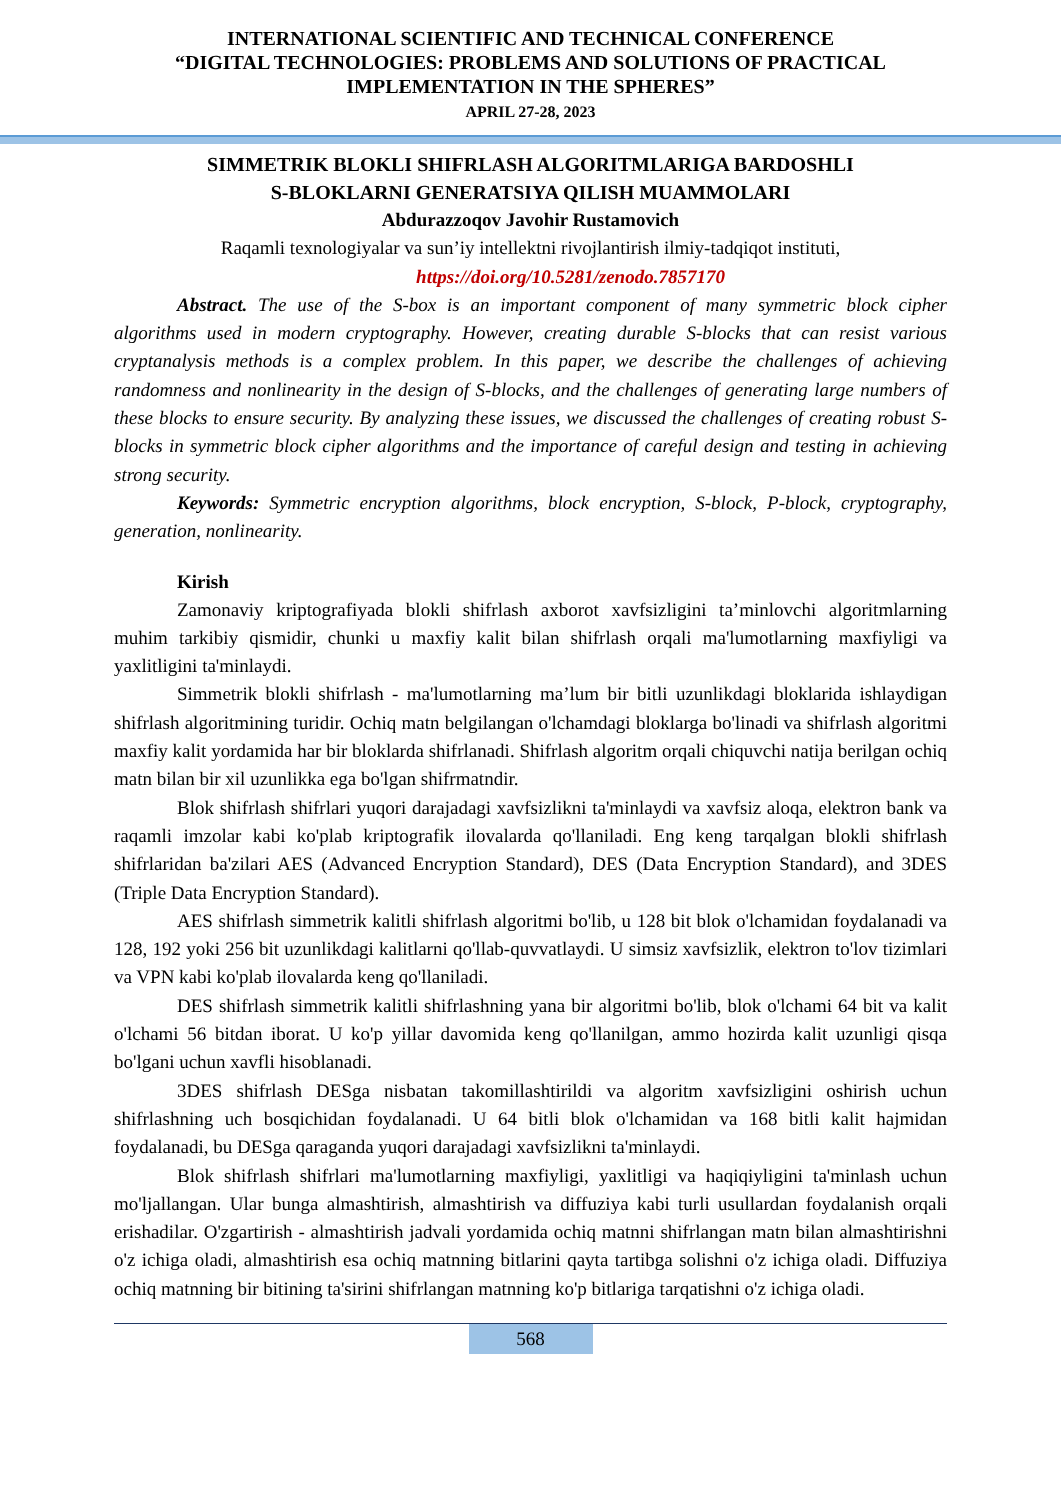INTERNATIONAL SCIENTIFIC AND TECHNICAL CONFERENCE
“DIGITAL TECHNOLOGIES: PROBLEMS AND SOLUTIONS OF PRACTICAL
IMPLEMENTATION IN THE SPHERES”
APRIL 27-28, 2023
SIMMETRIK BLOKLI SHIFRLASH ALGORITMLARIGA BARDOSHLI
S-BLOKLARNI GENERATSIYA QILISH MUAMMOLARI
Abdurazzoqov Javohir Rustamovich
Raqamli texnologiyalar va sun’iy intellektni rivojlantirish ilmiy-tadqiqot instituti,
https://doi.org/10.5281/zenodo.7857170
Abstract. The use of the S-box is an important component of many symmetric block cipher algorithms used in modern cryptography. However, creating durable S-blocks that can resist various cryptanalysis methods is a complex problem. In this paper, we describe the challenges of achieving randomness and nonlinearity in the design of S-blocks, and the challenges of generating large numbers of these blocks to ensure security. By analyzing these issues, we discussed the challenges of creating robust S-blocks in symmetric block cipher algorithms and the importance of careful design and testing in achieving strong security.
Keywords: Symmetric encryption algorithms, block encryption, S-block, P-block, cryptography, generation, nonlinearity.
Kirish
Zamonaviy kriptografiyada blokli shifrlash axborot xavfsizligini ta’minlovchi algoritmlarning muhim tarkibiy qismidir, chunki u maxfiy kalit bilan shifrlash orqali ma'lumotlarning maxfiyligi va yaxlitligini ta'minlaydi.
Simmetrik blokli shifrlash - ma'lumotlarning ma’lum bir bitli uzunlikdagi bloklarida ishlaydigan shifrlash algoritmining turidir. Ochiq matn belgilangan o'lchamdagi bloklarga bo'linadi va shifrlash algoritmi maxfiy kalit yordamida har bir bloklarda shifrlanadi. Shifrlash algoritm orqali chiquvchi natija berilgan ochiq matn bilan bir xil uzunlikka ega bo'lgan shifrmatndir.
Blok shifrlash shifrlari yuqori darajadagi xavfsizlikni ta'minlaydi va xavfsiz aloqa, elektron bank va raqamli imzolar kabi ko'plab kriptografik ilovalarda qo'llaniladi. Eng keng tarqalgan blokli shifrlash shifrlaridan ba'zilari AES (Advanced Encryption Standard), DES (Data Encryption Standard), and 3DES (Triple Data Encryption Standard).
AES shifrlash simmetrik kalitli shifrlash algoritmi bo'lib, u 128 bit blok o'lchamidan foydalanadi va 128, 192 yoki 256 bit uzunlikdagi kalitlarni qo'llab-quvvatlaydi. U simsiz xavfsizlik, elektron to'lov tizimlari va VPN kabi ko'plab ilovalarda keng qo'llaniladi.
DES shifrlash simmetrik kalitli shifrlashning yana bir algoritmi bo'lib, blok o'lchami 64 bit va kalit o'lchami 56 bitdan iborat. U ko'p yillar davomida keng qo'llanilgan, ammo hozirda kalit uzunligi qisqa bo'lgani uchun xavfli hisoblanadi.
3DES shifrlash DESga nisbatan takomillashtirildi va algoritm xavfsizligini oshirish uchun shifrlashning uch bosqichidan foydalanadi. U 64 bitli blok o'lchamidan va 168 bitli kalit hajmidan foydalanadi, bu DESga qaraganda yuqori darajadagi xavfsizlikni ta'minlaydi.
Blok shifrlash shifrlari ma'lumotlarning maxfiyligi, yaxlitligi va haqiqiyligini ta'minlash uchun mo'ljallangan. Ular bunga almashtirish, almashtirish va diffuziya kabi turli usullardan foydalanish orqali erishadilar. O'zgartirish - almashtirish jadvali yordamida ochiq matnni shifrlangan matn bilan almashtirishni o'z ichiga oladi, almashtirish esa ochiq matnning bitlarini qayta tartibga solishni o'z ichiga oladi. Diffuziya ochiq matnning bir bitining ta'sirini shifrlangan matnning ko'p bitlariga tarqatishni o'z ichiga oladi.
568